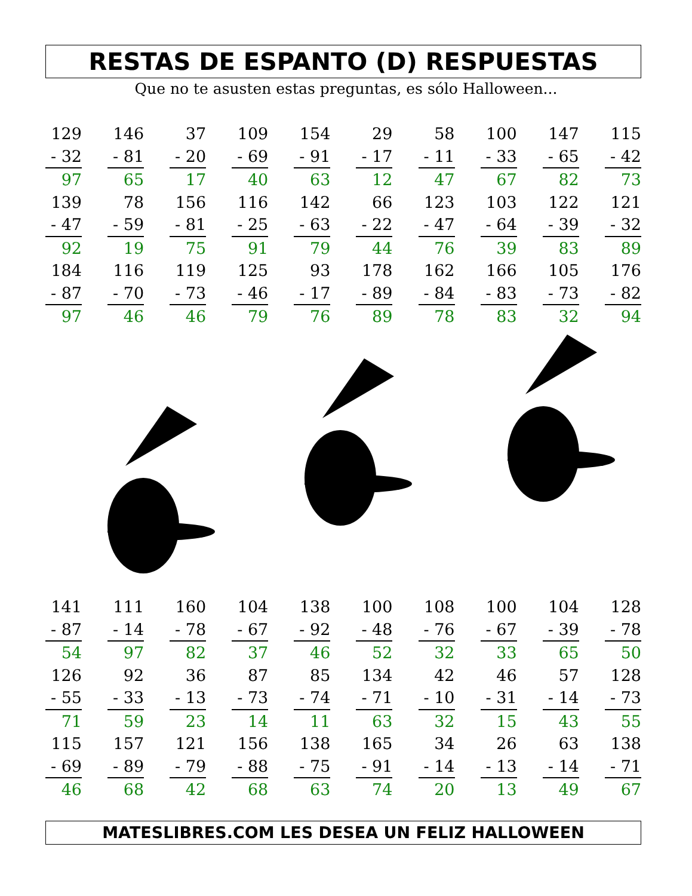RESTAS DE ESPANTO (D) RESPUESTAS
Que no te asusten estas preguntas, es sólo Halloween...
| 129 | | 146 | | 37 | | 109 | | 154 | | 29 | | 58 | | 100 | | 147 | | 115 |
| - 32 | | - 81 | | - 20 | | - 69 | | - 91 | | - 17 | | - 11 | | - 33 | | - 65 | | - 42 |
| 97 | | 65 | | 17 | | 40 | | 63 | | 12 | | 47 | | 67 | | 82 | | 73 |
| 139 | | 78 | | 156 | | 116 | | 142 | | 66 | | 123 | | 103 | | 122 | | 121 |
| - 47 | | - 59 | | - 81 | | - 25 | | - 63 | | - 22 | | - 47 | | - 64 | | - 39 | | - 32 |
| 92 | | 19 | | 75 | | 91 | | 79 | | 44 | | 76 | | 39 | | 83 | | 89 |
| 184 | | 116 | | 119 | | 125 | | 93 | | 178 | | 162 | | 166 | | 105 | | 176 |
| - 87 | | - 70 | | - 73 | | - 46 | | - 17 | | - 89 | | - 84 | | - 83 | | - 73 | | - 82 |
| 97 | | 46 | | 46 | | 79 | | 76 | | 89 | | 78 | | 83 | | 32 | | 94 |
| 141 | | 111 | | 160 | | 104 | | 138 | | 100 | | 108 | | 100 | | 104 | | 128 |
| - 87 | | - 14 | | - 78 | | - 67 | | - 92 | | - 48 | | - 76 | | - 67 | | - 39 | | - 78 |
| 54 | | 97 | | 82 | | 37 | | 46 | | 52 | | 32 | | 33 | | 65 | | 50 |
| 126 | | 92 | | 36 | | 87 | | 85 | | 134 | | 42 | | 46 | | 57 | | 128 |
| - 55 | | - 33 | | - 13 | | - 73 | | - 74 | | - 71 | | - 10 | | - 31 | | - 14 | | - 73 |
| 71 | | 59 | | 23 | | 14 | | 11 | | 63 | | 32 | | 15 | | 43 | | 55 |
| 115 | | 157 | | 121 | | 156 | | 138 | | 165 | | 34 | | 26 | | 63 | | 138 |
| - 69 | | - 89 | | - 79 | | - 88 | | - 75 | | - 91 | | - 14 | | - 13 | | - 14 | | - 71 |
| 46 | | 68 | | 42 | | 68 | | 63 | | 74 | | 20 | | 13 | | 49 | | 67 |
MATESLIBRES.COM LES DESEA UN FELIZ HALLOWEEN